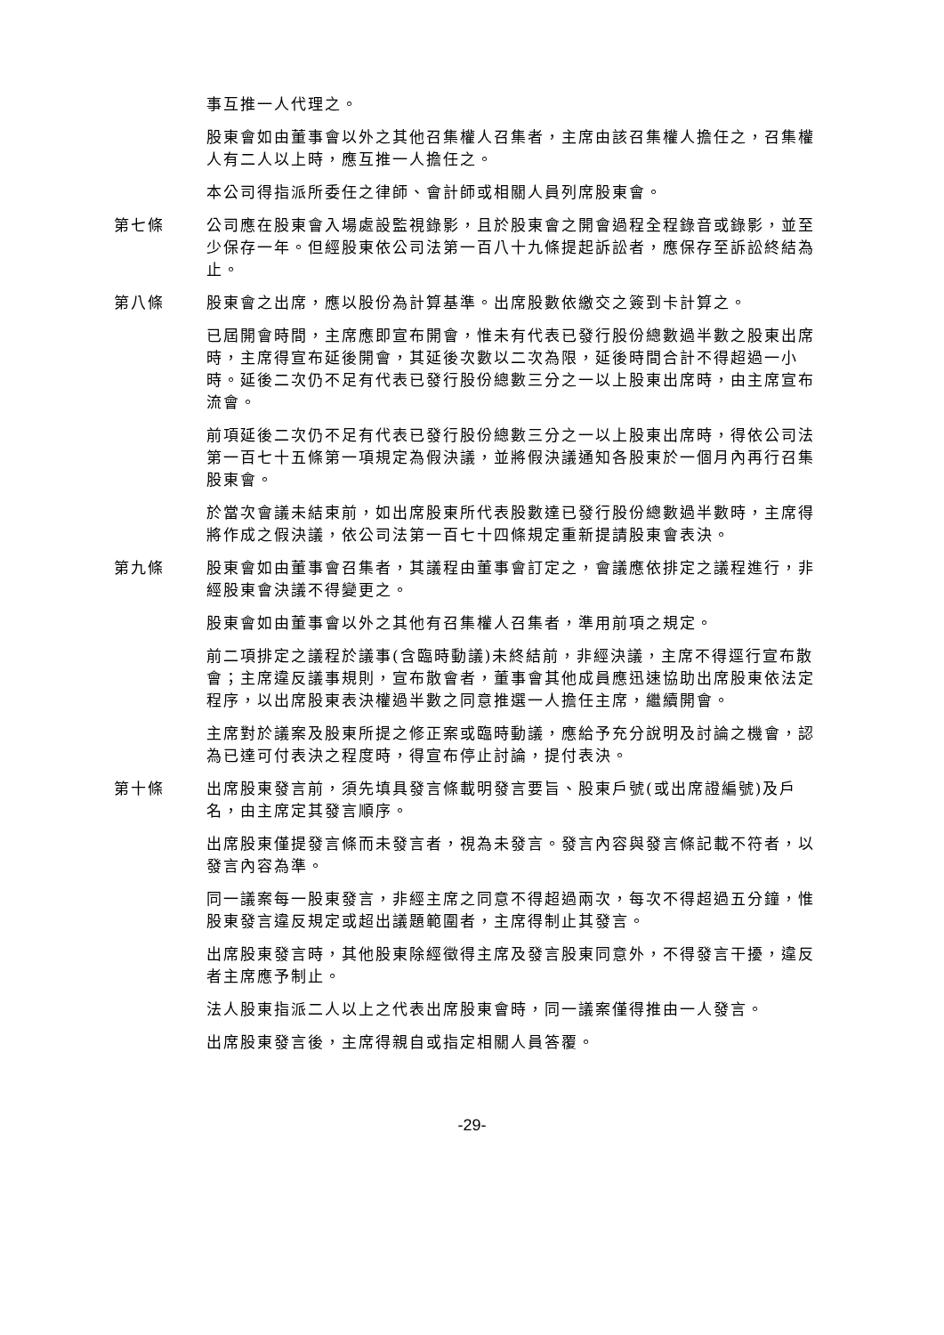事互推一人代理之。
股東會如由董事會以外之其他召集權人召集者，主席由該召集權人擔任之，召集權人有二人以上時，應互推一人擔任之。
本公司得指派所委任之律師、會計師或相關人員列席股東會。
第七條 公司應在股東會入場處設監視錄影，且於股東會之開會過程全程錄音或錄影，並至少保存一年。但經股東依公司法第一百八十九條提起訴訟者，應保存至訴訟終結為止。
第八條 股東會之出席，應以股份為計算基準。出席股數依繳交之簽到卡計算之。
已屆開會時間，主席應即宣布開會，惟未有代表已發行股份總數過半數之股東出席時，主席得宣布延後開會，其延後次數以二次為限，延後時間合計不得超過一小時。延後二次仍不足有代表已發行股份總數三分之一以上股東出席時，由主席宣布流會。
前項延後二次仍不足有代表已發行股份總數三分之一以上股東出席時，得依公司法第一百七十五條第一項規定為假決議，並將假決議通知各股東於一個月內再行召集股東會。
於當次會議未結束前，如出席股東所代表股數達已發行股份總數過半數時，主席得將作成之假決議，依公司法第一百七十四條規定重新提請股東會表決。
第九條 股東會如由董事會召集者，其議程由董事會訂定之，會議應依排定之議程進行，非經股東會決議不得變更之。
股東會如由董事會以外之其他有召集權人召集者，準用前項之規定。
前二項排定之議程於議事(含臨時動議)未終結前，非經決議，主席不得逕行宣布散會；主席違反議事規則，宣布散會者，董事會其他成員應迅速協助出席股東依法定程序，以出席股東表決權過半數之同意推選一人擔任主席，繼續開會。
主席對於議案及股東所提之修正案或臨時動議，應給予充分說明及討論之機會，認為已達可付表決之程度時，得宣布停止討論，提付表決。
第十條 出席股東發言前，須先填具發言條載明發言要旨、股東戶號(或出席證編號)及戶名，由主席定其發言順序。
出席股東僅提發言條而未發言者，視為未發言。發言內容與發言條記載不符者，以發言內容為準。
同一議案每一股東發言，非經主席之同意不得超過兩次，每次不得超過五分鐘，惟股東發言違反規定或超出議題範圍者，主席得制止其發言。
出席股東發言時，其他股東除經徵得主席及發言股東同意外，不得發言干擾，違反者主席應予制止。
法人股東指派二人以上之代表出席股東會時，同一議案僅得推由一人發言。
出席股東發言後，主席得親自或指定相關人員答覆。
-29-